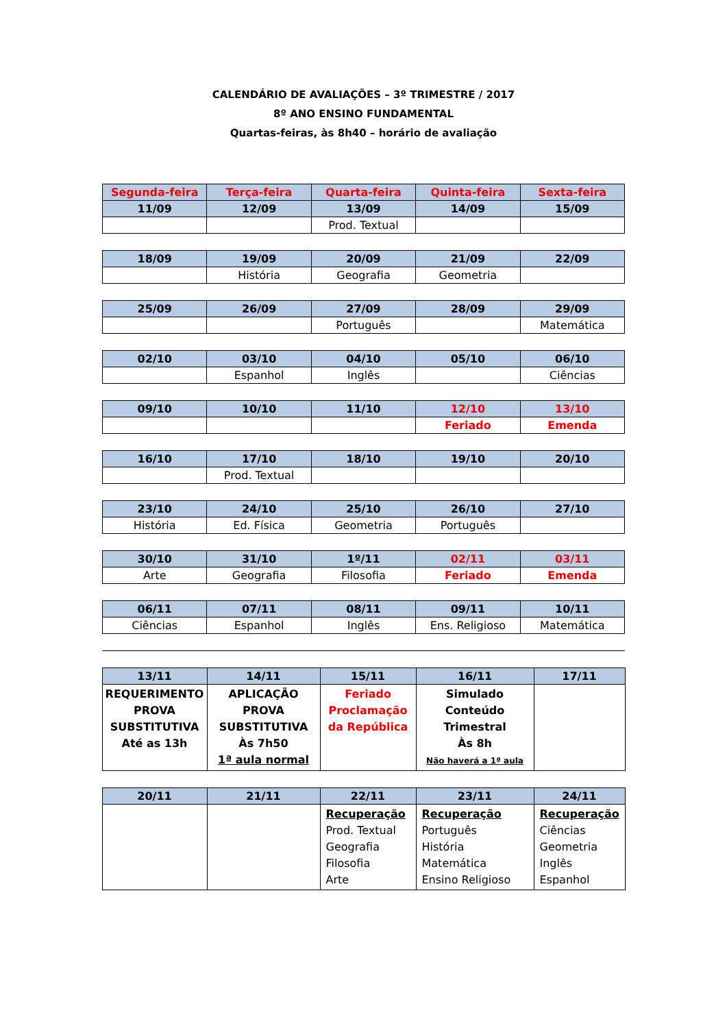CALENDÁRIO DE AVALIAÇÕES – 3º TRIMESTRE / 2017
8º ANO ENSINO FUNDAMENTAL
Quartas-feiras, às 8h40 – horário de avaliação
| Segunda-feira | Terça-feira | Quarta-feira | Quinta-feira | Sexta-feira |
| --- | --- | --- | --- | --- |
| 11/09 | 12/09 | 13/09 | 14/09 | 15/09 |
| | | Prod. Textual | | |
| 18/09 | 19/09 | 20/09 | 21/09 | 22/09 |
| --- | --- | --- | --- | --- |
| | História | Geografia | Geometria | |
| 25/09 | 26/09 | 27/09 | 28/09 | 29/09 |
| --- | --- | --- | --- | --- |
| | | Português | | Matemática |
| 02/10 | 03/10 | 04/10 | 05/10 | 06/10 |
| --- | --- | --- | --- | --- |
| | Espanhol | Inglês | | Ciências |
| 09/10 | 10/10 | 11/10 | 12/10 | 13/10 |
| --- | --- | --- | --- | --- |
| | | | Feriado | Emenda |
| 16/10 | 17/10 | 18/10 | 19/10 | 20/10 |
| --- | --- | --- | --- | --- |
| | Prod. Textual | | | |
| 23/10 | 24/10 | 25/10 | 26/10 | 27/10 |
| --- | --- | --- | --- | --- |
| História | Ed. Física | Geometria | Português | |
| 30/10 | 31/10 | 1º/11 | 02/11 | 03/11 |
| --- | --- | --- | --- | --- |
| Arte | Geografia | Filosofia | Feriado | Emenda |
| 06/11 | 07/11 | 08/11 | 09/11 | 10/11 |
| --- | --- | --- | --- | --- |
| Ciências | Espanhol | Inglês | Ens. Religioso | Matemática |
| 13/11 | 14/11 | 15/11 | 16/11 | 17/11 |
| --- | --- | --- | --- | --- |
| REQUERIMENTO PROVA SUBSTITUTIVA Até as 13h | APLICAÇÃO PROVA SUBSTITUTIVA Às 7h50 1ª aula normal | Feriado Proclamação da República | Simulado Conteúdo Trimestral Às 8h Não haverá a 1ª aula | |
| 20/11 | 21/11 | 22/11 | 23/11 | 24/11 |
| --- | --- | --- | --- | --- |
| | | Recuperação Prod. Textual Geografia Filosofia Arte | Recuperação Português História Matemática Ensino Religioso | Recuperação Ciências Geometria Inglês Espanhol |